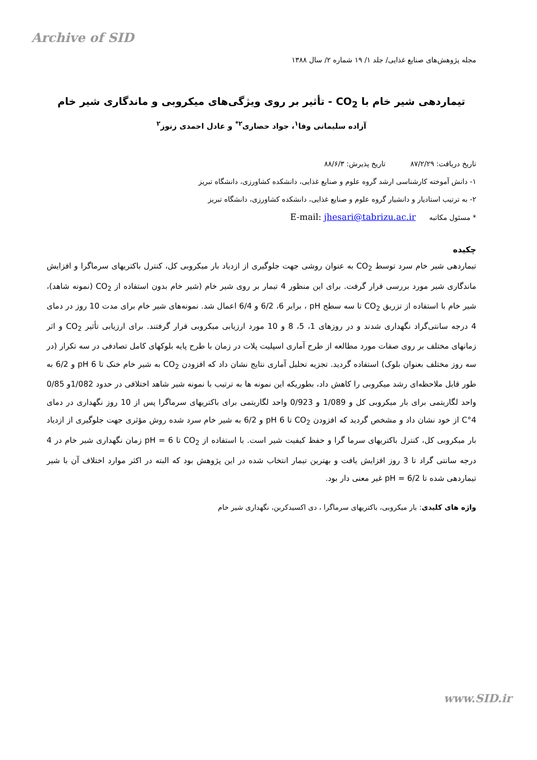Archive of SID
مجله پژوهش‌های صنایع غذایی/ جلد ۱/ ۱۹ شماره ۲/ سال ۱۳۸۸
تیماردهی شیر خام با CO<sub>2</sub> - تأثیر بر روی ویژگی‌های میکروبی و ماندگاری شیر خام
آزاده سلیمانی وفا<sup>۱</sup>، جواد حصاری<sup>۲*</sup> و عادل احمدی زنوز<sup>۲</sup>
تاریخ دریافت: ۸۷/۲/۲۹ تاریخ پذیرش: ۸۸/۶/۳
۱- دانش آموخته کارشناسی ارشد گروه علوم و صنایع غذایی، دانشکده کشاورزی، دانشگاه تبریز
۲- به ترتیب استادیار و دانشیار گروه علوم و صنایع غذایی، دانشکده کشاورزی، دانشگاه تبریز
* مسئول مکاتبه E-mail: jhesari@tabrizu.ac.ir
چکیده
تیماردهی شیر خام سرد توسط CO<sub>2</sub> به عنوان روشی جهت جلوگیری از ازدیاد بار میکروبی کل، کنترل باکتریهای سرماگرا و افزایش ماندگاری شیر مورد بررسی قرار گرفت. برای این منظور 4 تیمار بر روی شیر خام (شیر خام بدون استفاده از CO<sub>2</sub> (نمونه شاهد)، شیر خام با استفاده از تزریق CO<sub>2</sub> تا سه سطح pH ، برابر 6، 6/2 و 6/4 اعمال شد. نمونه‌های شیر خام برای مدت 10 روز در دمای 4 درجه سانتی‌گراد نگهداری شدند و در روزهای 1، 5، 8 و 10 مورد ارزیابی میکروبی قرار گرفتند. برای ارزیابی تأثیر CO<sub>2</sub> و اثر زمانهای مختلف بر روی صفات مورد مطالعه از طرح آماری اسپلیت پلات در زمان با طرح پایه بلوکهای کامل تصادفی در سه تکرار (در سه روز مختلف بعنوان بلوک) استفاده گردید. تجزیه تحلیل آماری نتایج نشان داد که افزودن CO<sub>2</sub> به شیر خام خنک تا pH 6 و 6/2 به طور قابل ملاحظه‌ای رشد میکروبی را کاهش داد، بطوریکه این نمونه ها به ترتیب با نمونه شیر شاهد اختلافی در حدود 1/082و 0/85 واحد لگاریتمی برای بار میکروبی کل و 1/089 و 0/923 واحد لگاریتمی برای باکتریهای سرماگرا پس از 10 روز نگهداری در دمای 4°C از خود نشان داد و مشخص گردید که افزودن CO<sub>2</sub> تا pH 6 و 6/2 به شیر خام سرد شده روش مؤثری جهت جلوگیری از ازدیاد بار میکروبی کل، کنترل باکتریهای سرما گرا و حفظ کیفیت شیر است. با استفاده از CO<sub>2</sub> تا pH = 6 زمان نگهداری شیر خام در 4 درجه سانتی گراد تا 3 روز افزایش یافت و بهترین تیمار انتخاب شده در این پژوهش بود که البته در اکثر موارد اختلاف آن با شیر تیماردهی شده تا pH = 6/2 غیر معنی دار بود.
واژه های کلیدی: بار میکروبی، باکتریهای سرماگرا ، دی اکسیدکربن، نگهداری شیر خام
www.SID.ir